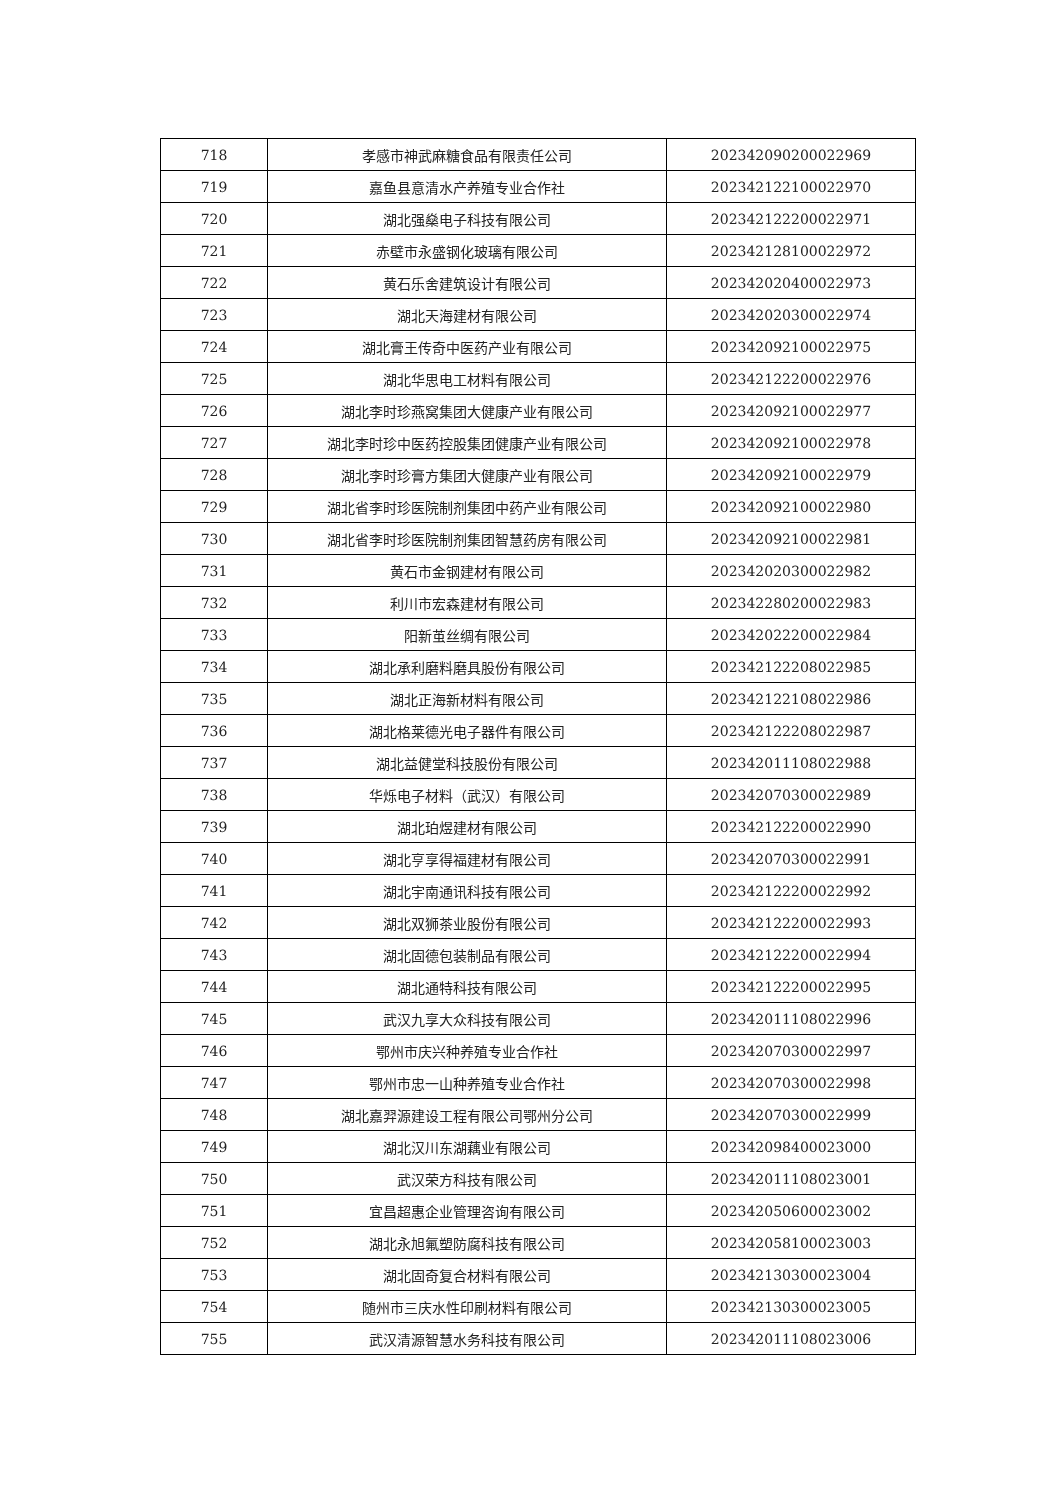| 718 | 孝感市神武麻糖食品有限责任公司 | 202342090200022969 |
| 719 | 嘉鱼县意清水产养殖专业合作社 | 202342122100022970 |
| 720 | 湖北强燊电子科技有限公司 | 202342122200022971 |
| 721 | 赤壁市永盛钢化玻璃有限公司 | 202342128100022972 |
| 722 | 黄石乐舍建筑设计有限公司 | 202342020400022973 |
| 723 | 湖北天海建材有限公司 | 202342020300022974 |
| 724 | 湖北膏王传奇中医药产业有限公司 | 202342092100022975 |
| 725 | 湖北华思电工材料有限公司 | 202342122200022976 |
| 726 | 湖北李时珍燕窝集团大健康产业有限公司 | 202342092100022977 |
| 727 | 湖北李时珍中医药控股集团健康产业有限公司 | 202342092100022978 |
| 728 | 湖北李时珍膏方集团大健康产业有限公司 | 202342092100022979 |
| 729 | 湖北省李时珍医院制剂集团中药产业有限公司 | 202342092100022980 |
| 730 | 湖北省李时珍医院制剂集团智慧药房有限公司 | 202342092100022981 |
| 731 | 黄石市金钢建材有限公司 | 202342020300022982 |
| 732 | 利川市宏森建材有限公司 | 202342280200022983 |
| 733 | 阳新茧丝绸有限公司 | 202342022200022984 |
| 734 | 湖北承利磨料磨具股份有限公司 | 202342122208022985 |
| 735 | 湖北正海新材料有限公司 | 202342122108022986 |
| 736 | 湖北格莱德光电子器件有限公司 | 202342122208022987 |
| 737 | 湖北益健堂科技股份有限公司 | 202342011108022988 |
| 738 | 华烁电子材料（武汉）有限公司 | 202342070300022989 |
| 739 | 湖北珀煜建材有限公司 | 202342122200022990 |
| 740 | 湖北亨享得福建材有限公司 | 202342070300022991 |
| 741 | 湖北宇南通讯科技有限公司 | 202342122200022992 |
| 742 | 湖北双狮茶业股份有限公司 | 202342122200022993 |
| 743 | 湖北固德包装制品有限公司 | 202342122200022994 |
| 744 | 湖北通特科技有限公司 | 202342122200022995 |
| 745 | 武汉九享大众科技有限公司 | 202342011108022996 |
| 746 | 鄂州市庆兴种养殖专业合作社 | 202342070300022997 |
| 747 | 鄂州市忠一山种养殖专业合作社 | 202342070300022998 |
| 748 | 湖北嘉羿源建设工程有限公司鄂州分公司 | 202342070300022999 |
| 749 | 湖北汉川东湖藕业有限公司 | 202342098400023000 |
| 750 | 武汉荣方科技有限公司 | 202342011108023001 |
| 751 | 宜昌超惠企业管理咨询有限公司 | 202342050600023002 |
| 752 | 湖北永旭氟塑防腐科技有限公司 | 202342058100023003 |
| 753 | 湖北固奇复合材料有限公司 | 202342130300023004 |
| 754 | 随州市三庆水性印刷材料有限公司 | 202342130300023005 |
| 755 | 武汉清源智慧水务科技有限公司 | 202342011108023006 |